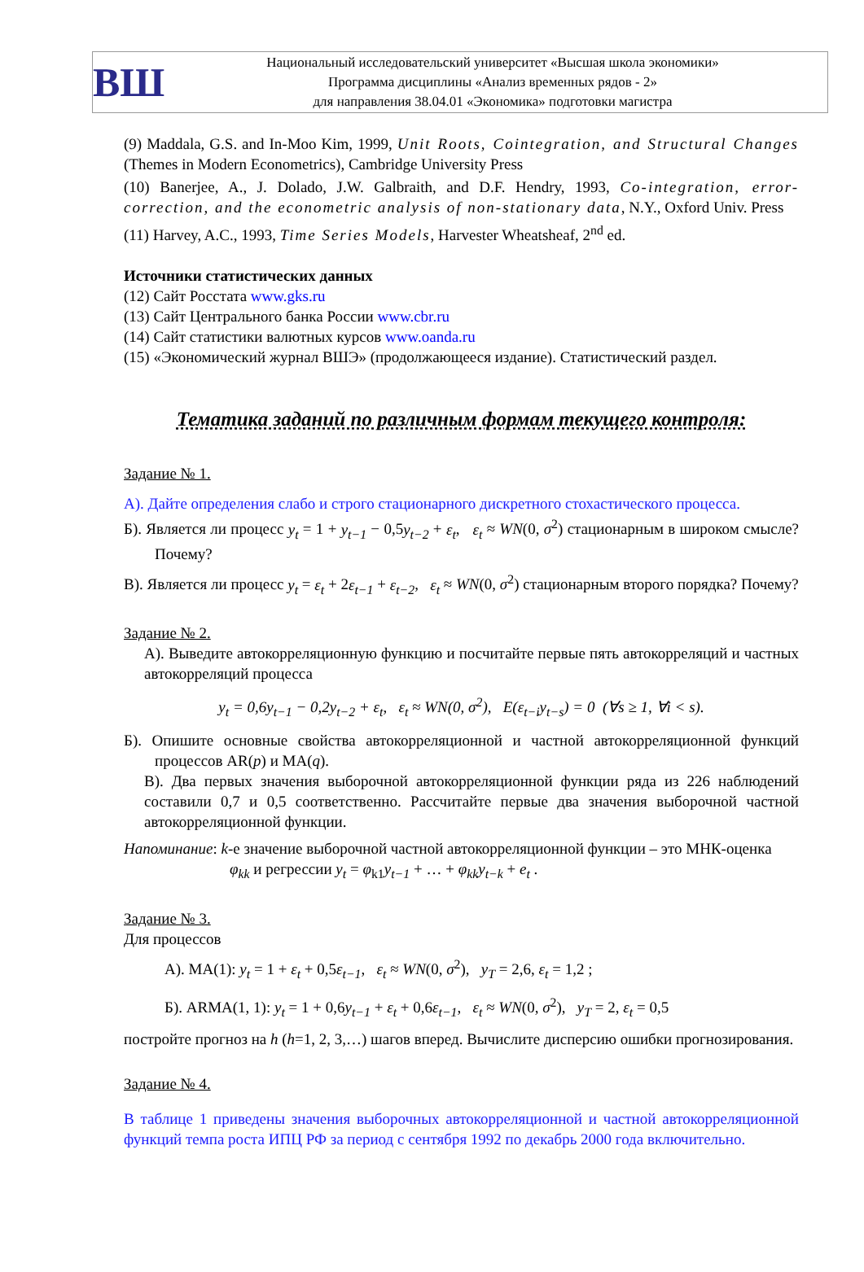ВШ
Национальный исследовательский университет «Высшая школа экономики»
Программа дисциплины «Анализ временных рядов - 2»
для направления 38.04.01 «Экономика» подготовки магистра
(9) Maddala, G.S. and In-Moo Kim, 1999, Unit Roots, Cointegration, and Structural Changes (Themes in Modern Econometrics), Cambridge University Press
(10) Banerjee, A., J. Dolado, J.W. Galbraith, and D.F. Hendry, 1993, Co-integration, error-correction, and the econometric analysis of non-stationary data, N.Y., Oxford Univ. Press
(11) Harvey, A.C., 1993, Time Series Models, Harvester Wheatsheaf, 2<sup>nd</sup> ed.
Источники статистических данных
(12) Сайт Росстата www.gks.ru
(13) Сайт Центрального банка России www.cbr.ru
(14) Сайт статистики валютных курсов www.oanda.ru
(15) «Экономический журнал ВШЭ» (продолжающееся издание). Статистический раздел.
Тематика заданий по различным формам текущего контроля:
Задание № 1.
А). Дайте определения слабо и строго стационарного дискретного стохастического процесса.
Б). Является ли процесс y<sub>t</sub> = 1 + y<sub>t−1</sub> − 0,5y<sub>t−2</sub> + ε<sub>t</sub>, ε<sub>t</sub> ≈ WN(0, σ<sup>2</sup>) стационарным в широком смысле? Почему?
В). Является ли процесс y<sub>t</sub> = ε<sub>t</sub> + 2ε<sub>t−1</sub> + ε<sub>t−2</sub>, ε<sub>t</sub> ≈ WN(0, σ<sup>2</sup>) стационарным второго порядка? Почему?
Задание № 2.
А). Выведите автокорреляционную функцию и посчитайте первые пять автокорреляций и частных автокорреляций процесса
y<sub>t</sub> = 0,6y<sub>t−1</sub> − 0,2y<sub>t−2</sub> + ε<sub>t</sub>, ε<sub>t</sub> ≈ WN(0, σ<sup>2</sup>), E(ε<sub>t−i</sub>y<sub>t−s</sub>) = 0 (∀s ≥ 1, ∀i < s).
Б). Опишите основные свойства автокорреляционной и частной автокорреляционной функций процессов AR(p) и MA(q).
В). Два первых значения выборочной автокорреляционной функции ряда из 226 наблюдений составили 0,7 и 0,5 соответственно. Рассчитайте первые два значения выборочной частной автокорреляционной функции.
Напоминание: k-е значение выборочной частной автокорреляционной функции – это МНК-оценка
φ<sub>kk</sub> и регрессии y<sub>t</sub> = φ<sub>k1</sub>y<sub>t−1</sub> + … + φ<sub>kk</sub>y<sub>t−k</sub> + e<sub>t</sub> .
Задание № 3.
Для процессов
А). MA(1): y<sub>t</sub> = 1 + ε<sub>t</sub> + 0,5ε<sub>t−1</sub>, ε<sub>t</sub> ≈ WN(0, σ<sup>2</sup>), y<sub>T</sub> = 2,6, ε<sub>t</sub> = 1,2 ;
Б). ARMA(1, 1): y<sub>t</sub> = 1 + 0,6y<sub>t−1</sub> + ε<sub>t</sub> + 0,6ε<sub>t−1</sub>, ε<sub>t</sub> ≈ WN(0, σ<sup>2</sup>), y<sub>T</sub> = 2, ε<sub>t</sub> = 0,5
постройте прогноз на h (h=1, 2, 3,…) шагов вперед. Вычислите дисперсию ошибки прогнозирования.
Задание № 4.
В таблице 1 приведены значения выборочных автокорреляционной и частной автокорреляционной функций темпа роста ИПЦ РФ за период с сентября 1992 по декабрь 2000 года включительно.